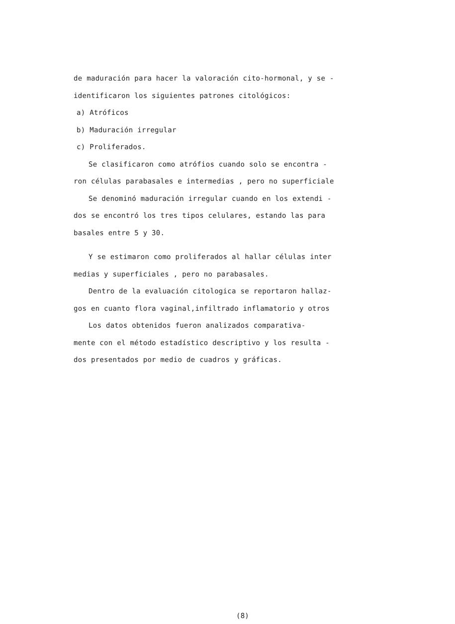de maduración para hacer la valoración cito-hormonal, y se -
identificaron los siguientes patrones citológicos:
a) Atróficos
b) Maduración irregular
c) Proliferados.
Se clasificaron como atrófios cuando solo se encontra -
ron células parabasales e intermedias , pero no superficiale
Se denominó maduración irregular cuando en los extendi -
dos se encontró los tres tipos celulares, estando las para
basales entre 5 y 30.
Y se estimaron como proliferados al hallar células inter
medias y superficiales , pero no parabasales.
Dentro de la evaluación citologica se reportaron hallaz-
gos en cuanto flora vaginal,infiltrado inflamatorio y otros
Los datos obtenidos fueron analizados comparativa-
mente con el método estadístico descriptivo y los resulta -
dos presentados por medio de cuadros y gráficas.
(8)